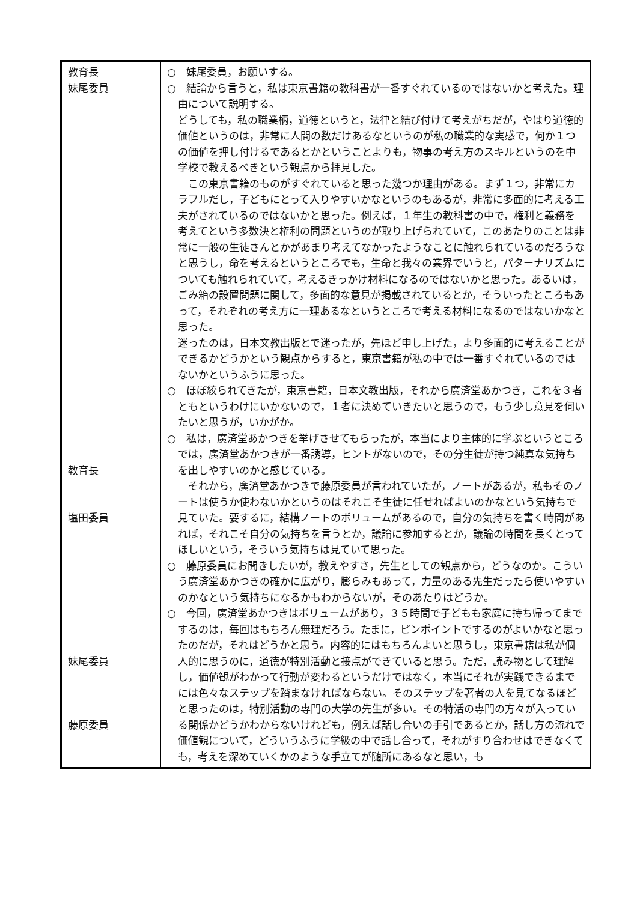| 教育長 妹尾委員 教育長 塩田委員 妹尾委員 藤原委員 | ○ 妹尾委員，お願いする。 ○ 結論から言うと，私は東京書籍の教科書が一番すぐれているのではないかと考えた。理由について説明する。 どうしても，私の職業柄，道徳というと，法律と結び付けて考えがちだが，やはり道徳的価値というのは，非常に人間の数だけあるなというのが私の職業的な実感で，何か１つの価値を押し付けるであるとかということよりも，物事の考え方のスキルというのを中学校で教えるべきという観点から拝見した。 この東京書籍のものがすぐれていると思った幾つか理由がある。まず１つ，非常にカラフルだし，子どもにとって入りやすいかなというのもあるが，非常に多面的に考える工夫がされているのではないかと思った。例えば，１年生の教科書の中で，権利と義務を考えてという多数決と権利の問題というのが取り上げられていて，このあたりのことは非常に一般の生徒さんとかがあまり考えてなかったようなことに触れられているのだろうなと思うし，命を考えるというところでも，生命と我々の業界でいうと，パターナリズムについても触れられていて，考えるきっかけ材料になるのではないかと思った。あるいは，ごみ箱の設置問題に関して，多面的な意見が掲載されているとか，そういったところもあって，それぞれの考え方に一理あるなというところで考える材料になるのではないかなと思った。 迷ったのは，日本文教出版とで迷ったが，先ほど申し上げた，より多面的に考えることができるかどうかという観点からすると，東京書籍が私の中では一番すぐれているのではないかというふうに思った。 ○ ほぼ絞られてきたが，東京書籍，日本文教出版，それから廣済堂あかつき，これを３者ともというわけにいかないので，１者に決めていきたいと思うので，もう少し意見を伺いたいと思うが，いかがか。 ○ 私は，廣済堂あかつきを挙げさせてもらったが，本当により主体的に学ぶというところでは，廣済堂あかつきが一番誘導，ヒントがないので，その分生徒が持つ純真な気持ちを出しやすいのかと感じている。 それから，廣済堂あかつきで藤原委員が言われていたが，ノートがあるが，私もそのノートは使うか使わないかというのはそれこそ生徒に任せればよいのかなという気持ちで見ていた。要するに，結構ノートのボリュームがあるので，自分の気持ちを書く時間があれば，それこそ自分の気持ちを言うとか，議論に参加するとか，議論の時間を長くとってほしいという，そういう気持ちは見ていて思った。 ○ 藤原委員にお聞きしたいが，教えやすさ，先生としての観点から，どうなのか。こういう廣済堂あかつきの確かに広がり，膨らみもあって，力量のある先生だったら使いやすいのかなという気持ちになるかもわからないが，そのあたりはどうか。 ○ 今回，廣済堂あかつきはボリュームがあり，３５時間で子どもも家庭に持ち帰ってまでするのは，毎回はもちろん無理だろう。たまに，ピンポイントでするのがよいかなと思ったのだが，それはどうかと思う。内容的にはもちろんよいと思うし，東京書籍は私が個人的に思うのに，道徳が特別活動と接点ができていると思う。ただ，読み物として理解し，価値観がわかって行動が変わるというだけではなく，本当にそれが実践できるまでには色々なステップを踏まなければならない。そのステップを著者の人を見てなるほどと思ったのは，特別活動の専門の大学の先生が多い。その特活の専門の方々が入っている関係かどうかわからないけれども，例えば話し合いの手引であるとか，話し方の流れで価値観について，どういうふうに学級の中で話し合って，それがすり合わせはできなくても，考えを深めていくかのような手立てが随所にあるなと思い，も |